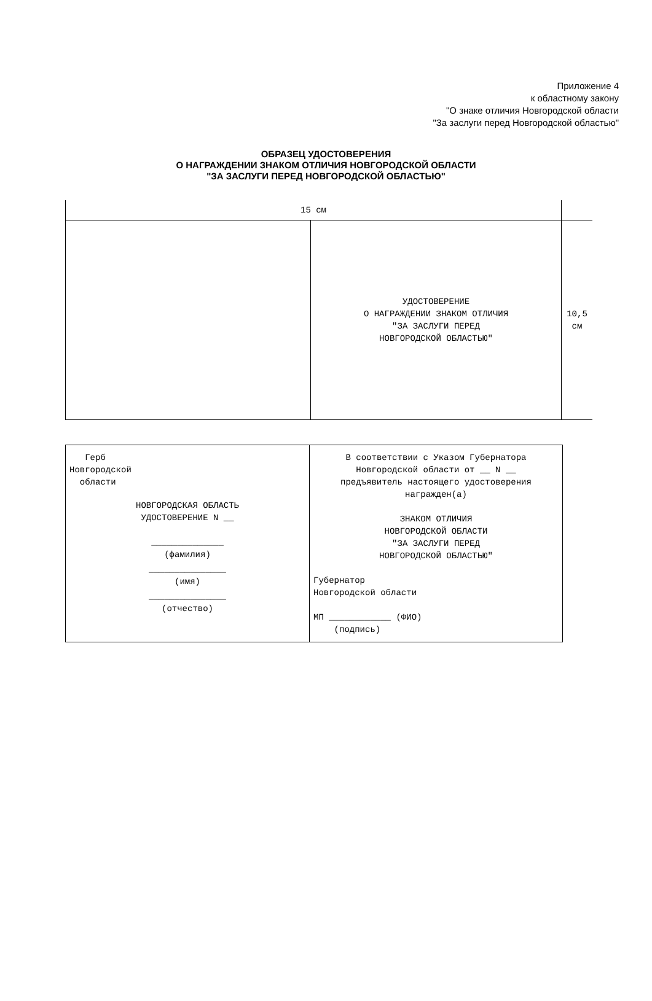Приложение 4
к областному закону
"О знаке отличия Новгородской области
"За заслуги перед Новгородской областью"
ОБРАЗЕЦ УДОСТОВЕРЕНИЯ
О НАГРАЖДЕНИИ ЗНАКОМ ОТЛИЧИЯ НОВГОРОДСКОЙ ОБЛАСТИ
"ЗА ЗАСЛУГИ ПЕРЕД НОВГОРОДСКОЙ ОБЛАСТЬЮ"
| 15 см | | |
| | УДОСТОВЕРЕНИЕ О НАГРАЖДЕНИИ ЗНАКОМ ОТЛИЧИЯ "ЗА ЗАСЛУГИ ПЕРЕД НОВГОРОДСКОЙ ОБЛАСТЬЮ" | 10,5 см |
| Герб Новгородской области НОВГОРОДСКАЯ ОБЛАСТЬ УДОСТОВЕРЕНИЕ N __ ______________ (фамилия) _______________ (имя) _______________ (отчество) | В соответствии с Указом Губернатора Новгородской области от __ N __ предъявитель настоящего удостоверения награжден(а) ЗНАКОМ ОТЛИЧИЯ НОВГОРОДСКОЙ ОБЛАСТИ "ЗА ЗАСЛУГИ ПЕРЕД НОВГОРОДСКОЙ ОБЛАСТЬЮ" Губернатор Новгородской области МП ____________ (ФИО) (подпись) |